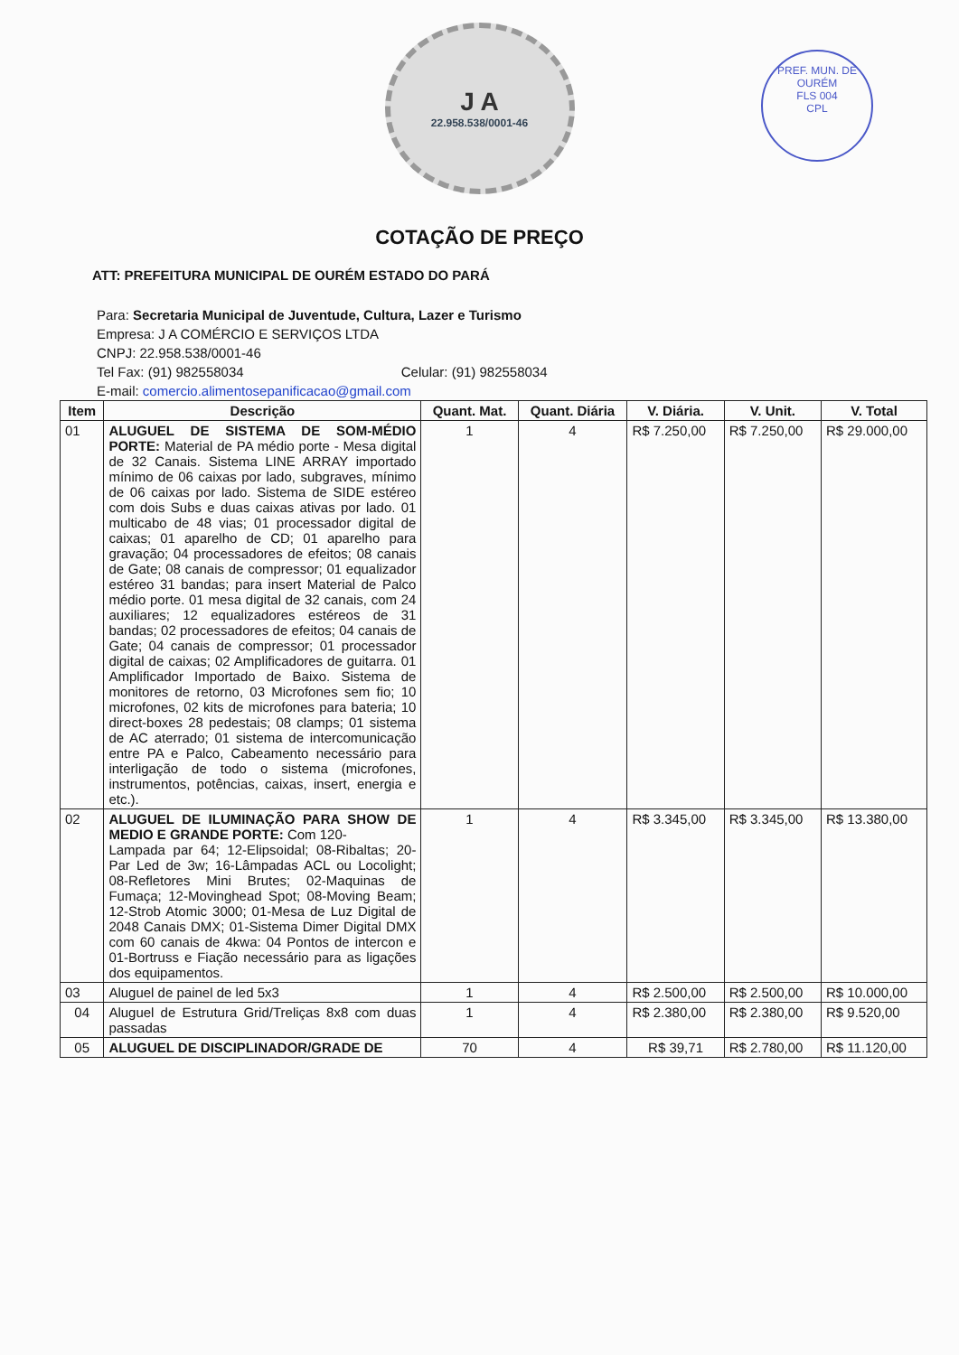J A
22.958.538/0001-46
PREF. MUN. DE OURÉM
FLS 004
CPL
COTAÇÃO DE PREÇO
ATT: PREFEITURA MUNICIPAL DE OURÉM ESTADO DO PARÁ
Para: Secretaria Municipal de Juventude, Cultura, Lazer e Turismo
Empresa: J A COMÉRCIO E SERVIÇOS LTDA
CNPJ: 22.958.538/0001-46
Tel Fax: (91) 982558034 Celular: (91) 982558034
E-mail: comercio.alimentosepanificacao@gmail.com
| Item | Descrição | Quant. Mat. | Quant. Diária | V. Diária. | V. Unit. | V. Total |
| --- | --- | --- | --- | --- | --- | --- |
| 01 | ALUGUEL DE SISTEMA DE SOM-MÉDIO PORTE: Material de PA médio porte - Mesa digital de 32 Canais. Sistema LINE ARRAY importado mínimo de 06 caixas por lado, subgraves, mínimo de 06 caixas por lado. Sistema de SIDE estéreo com dois Subs e duas caixas ativas por lado. 01 multicabo de 48 vias; 01 processador digital de caixas; 01 aparelho de CD; 01 aparelho para gravação; 04 processadores de efeitos; 08 canais de Gate; 08 canais de compressor; 01 equalizador estéreo 31 bandas; para insert Material de Palco médio porte. 01 mesa digital de 32 canais, com 24 auxiliares; 12 equalizadores estéreos de 31 bandas; 02 processadores de efeitos; 04 canais de Gate; 04 canais de compressor; 01 processador digital de caixas; 02 Amplificadores de guitarra. 01 Amplificador Importado de Baixo. Sistema de monitores de retorno, 03 Microfones sem fio; 10 microfones, 02 kits de microfones para bateria; 10 direct-boxes 28 pedestais; 08 clamps; 01 sistema de AC aterrado; 01 sistema de intercomunicação entre PA e Palco, Cabeamento necessário para interligação de todo o sistema (microfones, instrumentos, potências, caixas, insert, energia e etc.). | 1 | 4 | R$ 7.250,00 | R$ 7.250,00 | R$ 29.000,00 |
| 02 | ALUGUEL DE ILUMINAÇÃO PARA SHOW DE MEDIO E GRANDE PORTE: Com 120- Lampada par 64; 12-Elipsoidal; 08-Ribaltas; 20- Par Led de 3w; 16-Lâmpadas ACL ou Locolight; 08-Refletores Mini Brutes; 02-Maquinas de Fumaça; 12-Movinghead Spot; 08-Moving Beam; 12-Strob Atomic 3000; 01-Mesa de Luz Digital de 2048 Canais DMX; 01-Sistema Dimer Digital DMX com 60 canais de 4kwa: 04 Pontos de intercon e 01-Bortruss e Fiação necessário para as ligações dos equipamentos. | 1 | 4 | R$ 3.345,00 | R$ 3.345,00 | R$ 13.380,00 |
| 03 | Aluguel de painel de led 5x3 | 1 | 4 | R$ 2.500,00 | R$ 2.500,00 | R$ 10.000,00 |
| 04 | Aluguel de Estrutura Grid/Treliças 8x8 com duas passadas | 1 | 4 | R$ 2.380,00 | R$ 2.380,00 | R$ 9.520,00 |
| 05 | ALUGUEL DE DISCIPLINADOR/GRADE DE | 70 | 4 | R$ 39,71 | R$ 2.780,00 | R$ 11.120,00 |